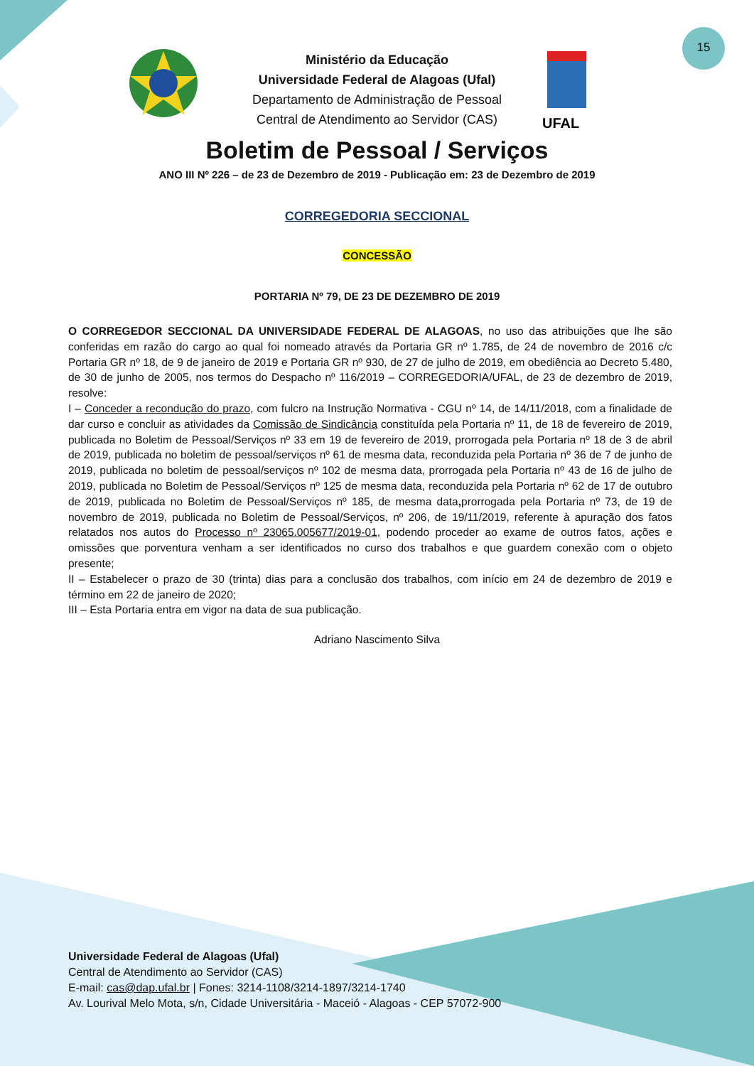15
UFAL
Ministério da Educação
Universidade Federal de Alagoas (Ufal)
Departamento de Administração de Pessoal
Central de Atendimento ao Servidor (CAS)
Boletim de Pessoal / Serviços
ANO III Nº 226 – de 23 de Dezembro de 2019 - Publicação em: 23 de Dezembro de 2019
CORREGEDORIA SECCIONAL
CONCESSÃO
PORTARIA Nº 79, DE 23 DE DEZEMBRO DE 2019
O CORREGEDOR SECCIONAL DA UNIVERSIDADE FEDERAL DE ALAGOAS, no uso das atribuições que lhe são conferidas em razão do cargo ao qual foi nomeado através da Portaria GR nº 1.785, de 24 de novembro de 2016 c/c Portaria GR nº 18, de 9 de janeiro de 2019 e Portaria GR nº 930, de 27 de julho de 2019, em obediência ao Decreto 5.480, de 30 de junho de 2005, nos termos do Despacho nº 116/2019 – CORREGEDORIA/UFAL, de 23 de dezembro de 2019, resolve:
I – Conceder a recondução do prazo, com fulcro na Instrução Normativa - CGU nº 14, de 14/11/2018, com a finalidade de dar curso e concluir as atividades da Comissão de Sindicância constituída pela Portaria nº 11, de 18 de fevereiro de 2019, publicada no Boletim de Pessoal/Serviços nº 33 em 19 de fevereiro de 2019, prorrogada pela Portaria nº 18 de 3 de abril de 2019, publicada no boletim de pessoal/serviços nº 61 de mesma data, reconduzida pela Portaria nº 36 de 7 de junho de 2019, publicada no boletim de pessoal/serviços nº 102 de mesma data, prorrogada pela Portaria nº 43 de 16 de julho de 2019, publicada no Boletim de Pessoal/Serviços nº 125 de mesma data, reconduzida pela Portaria nº 62 de 17 de outubro de 2019, publicada no Boletim de Pessoal/Serviços nº 185, de mesma data, prorrogada pela Portaria nº 73, de 19 de novembro de 2019, publicada no Boletim de Pessoal/Serviços, nº 206, de 19/11/2019, referente à apuração dos fatos relatados nos autos do Processo nº 23065.005677/2019-01, podendo proceder ao exame de outros fatos, ações e omissões que porventura venham a ser identificados no curso dos trabalhos e que guardem conexão com o objeto presente;
II – Estabelecer o prazo de 30 (trinta) dias para a conclusão dos trabalhos, com início em 24 de dezembro de 2019 e término em 22 de janeiro de 2020;
III – Esta Portaria entra em vigor na data de sua publicação.
Adriano Nascimento Silva
Universidade Federal de Alagoas (Ufal)
Central de Atendimento ao Servidor (CAS)
E-mail: cas@dap.ufal.br | Fones: 3214-1108/3214-1897/3214-1740
Av. Lourival Melo Mota, s/n, Cidade Universitária - Maceió - Alagoas - CEP 57072-900